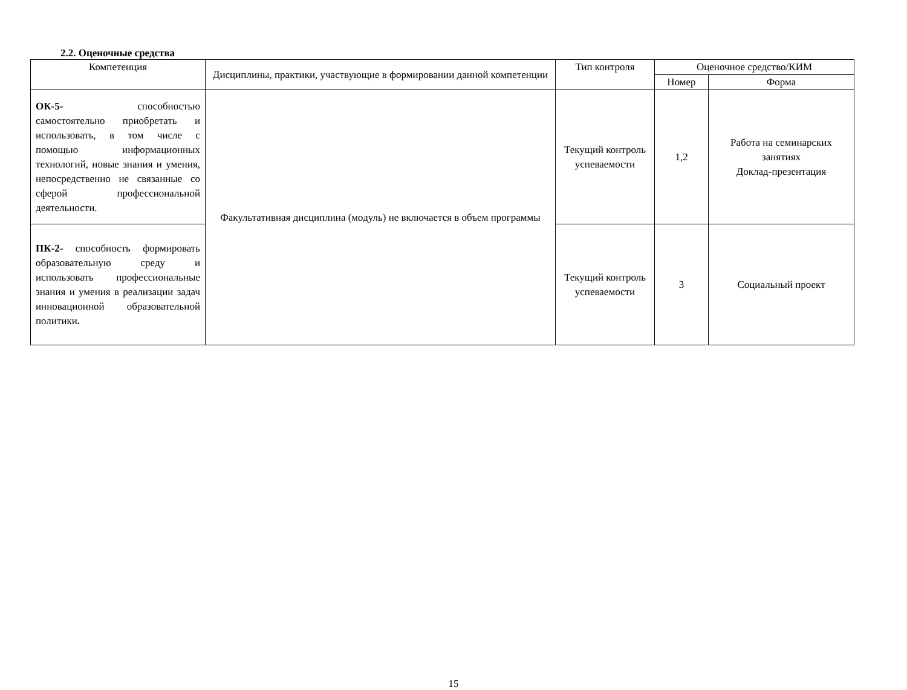2.2. Оценочные средства
| Компетенция | Дисциплины, практики, участвующие в формировании данной компетенции | Тип контроля | Оценочное средство/КИМ | |
| --- | --- | --- | --- | --- |
| | | | Номер | Форма |
| ОК-5- способностью самостоятельно приобретать и использовать, в том числе с помощью информационных технологий, новые знания и умения, непосредственно не связанные со сферой профессиональной деятельности. | Факультативная дисциплина (модуль) не включается в объем программы | Текущий контроль успеваемости | 1,2 | Работа на семинарских занятиях Доклад-презентация |
| ПК-2- способность формировать образовательную среду и использовать профессиональные знания и умения в реализации задач инновационной образовательной политики . | | Текущий контроль успеваемости | 3 | Социальный проект |
15